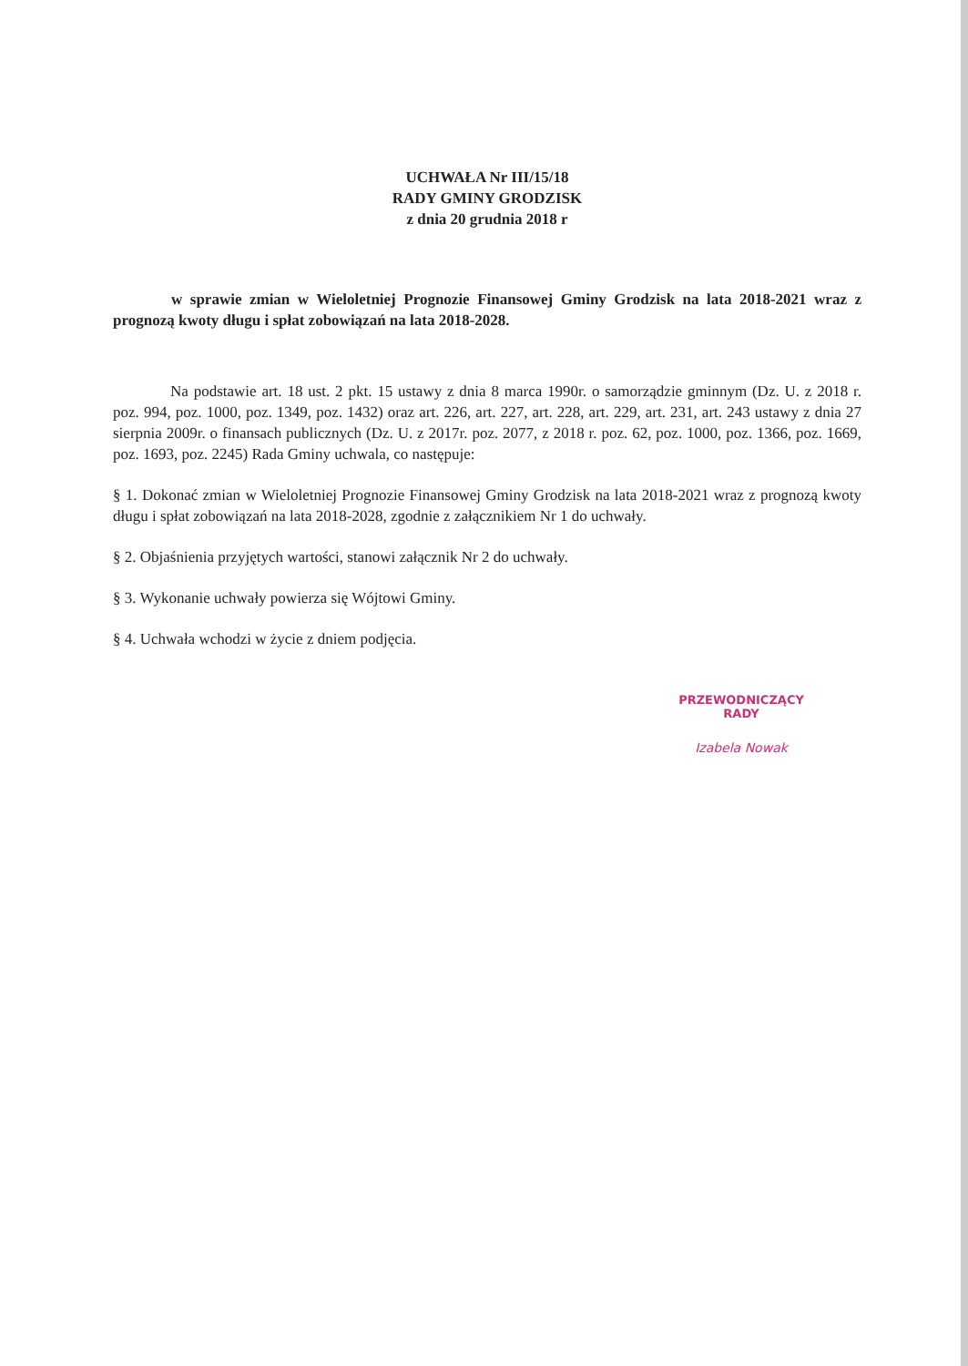UCHWAŁA Nr III/15/18
RADY GMINY GRODZISK
z dnia 20 grudnia 2018 r
w sprawie zmian w Wieloletniej Prognozie Finansowej Gminy Grodzisk na lata 2018-2021 wraz z prognozą kwoty długu i spłat zobowiązań na lata 2018-2028.
Na podstawie art. 18 ust. 2 pkt. 15 ustawy z dnia 8 marca 1990r. o samorządzie gminnym (Dz. U. z 2018 r. poz. 994, poz. 1000, poz. 1349, poz. 1432) oraz art. 226, art. 227, art. 228, art. 229, art. 231, art. 243 ustawy z dnia 27 sierpnia 2009r. o finansach publicznych (Dz. U. z 2017r. poz. 2077, z 2018 r. poz. 62, poz. 1000, poz. 1366, poz. 1669, poz. 1693, poz. 2245) Rada Gminy uchwala, co następuje:
§ 1. Dokonać zmian w Wieloletniej Prognozie Finansowej Gminy Grodzisk na lata 2018-2021 wraz z prognozą kwoty długu i spłat zobowiązań na lata 2018-2028, zgodnie z załącznikiem Nr 1 do uchwały.
§ 2. Objaśnienia przyjętych wartości, stanowi załącznik Nr 2 do uchwały.
§ 3. Wykonanie uchwały powierza się Wójtowi Gminy.
§ 4. Uchwała wchodzi w życie z dniem podjęcia.
PRZEWODNICZĄCY RADY
Izabela Nowak